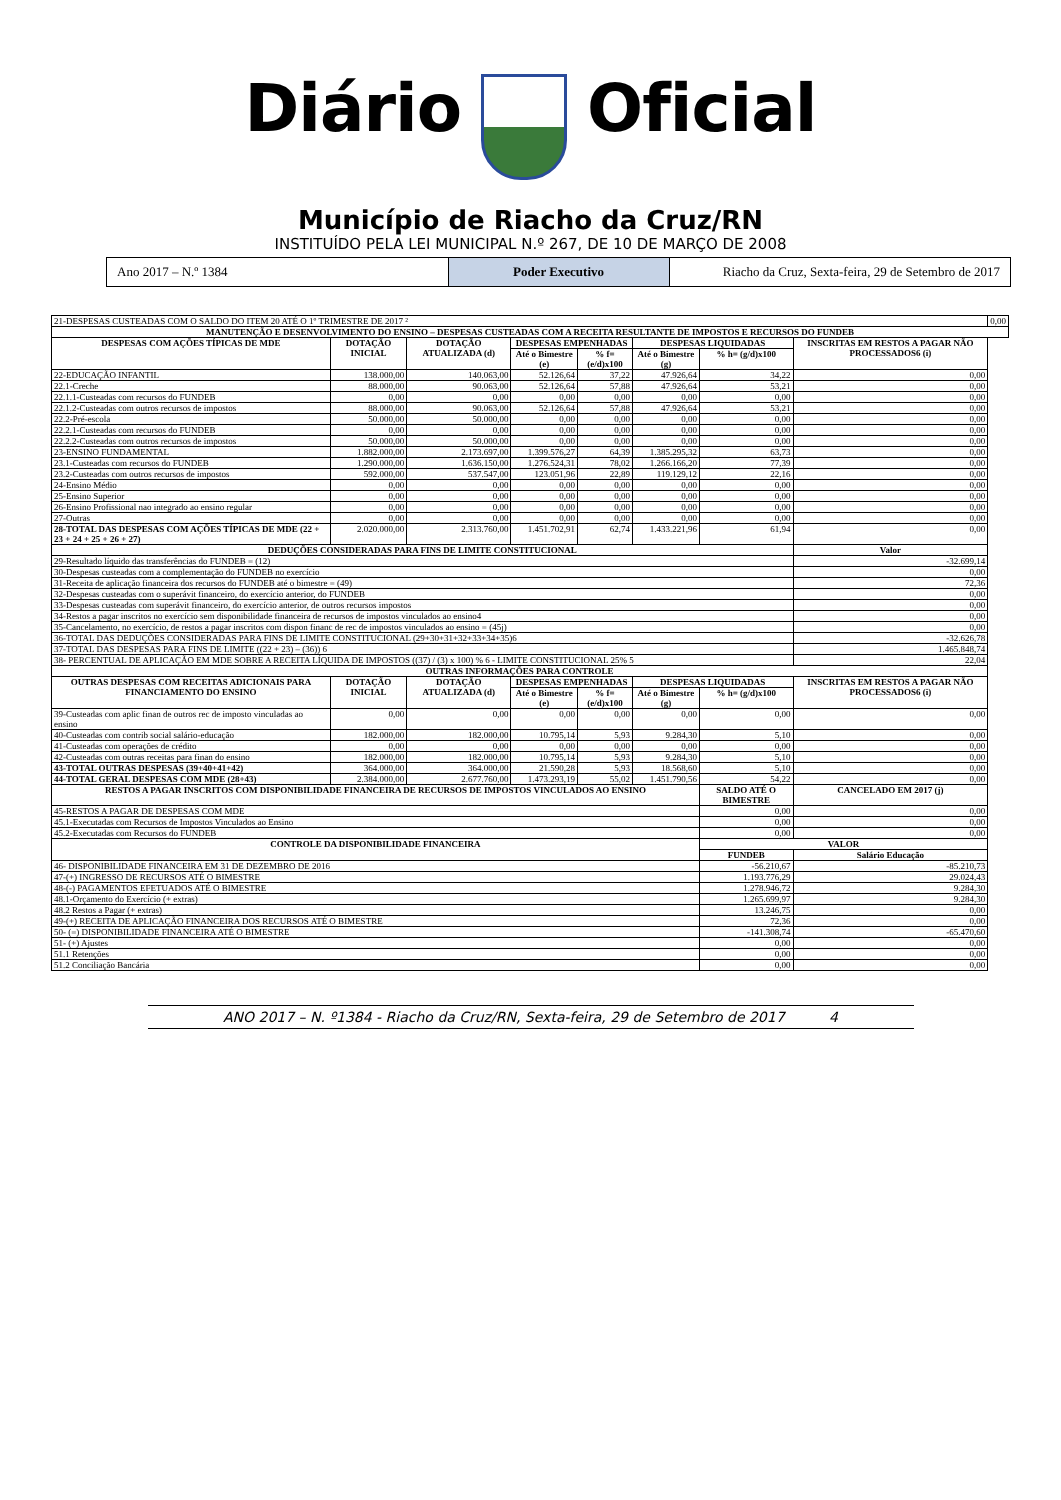Diário Oficial
Município de Riacho da Cruz/RN
INSTITUÍDO PELA LEI MUNICIPAL N.º 267, DE 10 DE MARÇO DE 2008
Ano 2017 – N.º 1384 Poder Executivo Riacho da Cruz, Sexta-feira, 29 de Setembro de 2017
| 21-DESPESAS CUSTEADAS COM O SALDO DO ITEM 20 ATÉ O 1º TRIMESTRE DE 2017 ² | | | | | | | | 0,00 |
| MANUTENÇÃO E DESENVOLVIMENTO DO ENSINO – DESPESAS CUSTEADAS COM A RECEITA RESULTANTE DE IMPOSTOS E RECURSOS DO FUNDEB | | | | | | | | |
| DESPESAS COM AÇÕES TÍPICAS DE MDE | DOTAÇÃO INICIAL | DOTAÇÃO ATUALIZADA (d) | DESPESAS EMPENHADAS | | DESPESAS LIQUIDADAS | | INSCRITAS EM RESTOS A PAGAR NÃO PROCESSADOS6 (i) | |
| | | | Até o Bimestre (e) | % f= (e/d)x100 | Até o Bimestre (g) | % h= (g/d)x100 | | |
| 22-EDUCAÇÃO INFANTIL | 138.000,00 | 140.063,00 | 52.126,64 | 37,22 | 47.926,64 | 34,22 | 0,00 | |
| 22.1-Creche | 88.000,00 | 90.063,00 | 52.126,64 | 57,88 | 47.926,64 | 53,21 | 0,00 | |
| 22.1.1-Custeadas com recursos do FUNDEB | 0,00 | 0,00 | 0,00 | 0,00 | 0,00 | 0,00 | 0,00 | |
| 22.1.2-Custeadas com outros recursos de impostos | 88.000,00 | 90.063,00 | 52.126,64 | 57,88 | 47.926,64 | 53,21 | 0,00 | |
| 22.2-Pré-escola | 50.000,00 | 50.000,00 | 0,00 | 0,00 | 0,00 | 0,00 | 0,00 | |
| 22.2.1-Custeadas com recursos do FUNDEB | 0,00 | 0,00 | 0,00 | 0,00 | 0,00 | 0,00 | 0,00 | |
| 22.2.2-Custeadas com outros recursos de impostos | 50.000,00 | 50.000,00 | 0,00 | 0,00 | 0,00 | 0,00 | 0,00 | |
| 23-ENSINO FUNDAMENTAL | 1.882.000,00 | 2.173.697,00 | 1.399.576,27 | 64,39 | 1.385.295,32 | 63,73 | 0,00 | |
| 23.1-Custeadas com recursos do FUNDEB | 1.290.000,00 | 1.636.150,00 | 1.276.524,31 | 78,02 | 1.266.166,20 | 77,39 | 0,00 | |
| 23.2-Custeadas com outros recursos de impostos | 592.000,00 | 537.547,00 | 123.051,96 | 22,89 | 119.129,12 | 22,16 | 0,00 | |
| 24-Ensino Médio | 0,00 | 0,00 | 0,00 | 0,00 | 0,00 | 0,00 | 0,00 | |
| 25-Ensino Superior | 0,00 | 0,00 | 0,00 | 0,00 | 0,00 | 0,00 | 0,00 | |
| 26-Ensino Profissional nao integrado ao ensino regular | 0,00 | 0,00 | 0,00 | 0,00 | 0,00 | 0,00 | 0,00 | |
| 27-Outras | 0,00 | 0,00 | 0,00 | 0,00 | 0,00 | 0,00 | 0,00 | |
| 28-TOTAL DAS DESPESAS COM AÇÕES TÍPICAS DE MDE (22 + 23 + 24 + 25 + 26 + 27) | 2.020.000,00 | 2.313.760,00 | 1.451.702,91 | 62,74 | 1.433.221,96 | 61,94 | 0,00 | |
| DEDUÇÕES CONSIDERADAS PARA FINS DE LIMITE CONSTITUCIONAL | | | | | | | Valor | |
| 29-Resultado líquido das transferências do FUNDEB = (12) | | | | | | | -32.699,14 | |
| 30-Despesas custeadas com a complementação do FUNDEB no exercício | | | | | | | 0,00 | |
| 31-Receita de aplicação financeira dos recursos do FUNDEB até o bimestre = (49) | | | | | | | 72,36 | |
| 32-Despesas custeadas com o superávit financeiro, do exercício anterior, do FUNDEB | | | | | | | 0,00 | |
| 33-Despesas custeadas com superávit financeiro, do exercício anterior, de outros recursos impostos | | | | | | | 0,00 | |
| 34-Restos a pagar inscritos no exercício sem disponibilidade financeira de recursos de impostos vinculados ao ensino4 | | | | | | | 0,00 | |
| 35-Cancelamento, no exercício, de restos a pagar inscritos com dispon financ de rec de impostos vinculados ao ensino = (45j) | | | | | | | 0,00 | |
| 36-TOTAL DAS DEDUÇÕES CONSIDERADAS PARA FINS DE LIMITE CONSTITUCIONAL (29+30+31+32+33+34+35)6 | | | | | | | -32.626,78 | |
| 37-TOTAL DAS DESPESAS PARA FINS DE LIMITE ((22 + 23) – (36)) 6 | | | | | | | 1.465.848,74 | |
| 38- PERCENTUAL DE APLICAÇÃO EM MDE SOBRE A RECEITA LÍQUIDA DE IMPOSTOS ((37) / (3) x 100) % 6 - LIMITE CONSTITUCIONAL 25% 5 | | | | | | | 22,04 | |
| OUTRAS INFORMAÇÕES PARA CONTROLE | | | | | | | | |
| OUTRAS DESPESAS COM RECEITAS ADICIONAIS PARA FINANCIAMENTO DO ENSINO | DOTAÇÃO INICIAL | DOTAÇÃO ATUALIZADA (d) | DESPESAS EMPENHADAS | | DESPESAS LIQUIDADAS | | INSCRITAS EM RESTOS A PAGAR NÃO PROCESSADOS6 (i) | |
| | | | Até o Bimestre (e) | % f= (e/d)x100 | Até o Bimestre (g) | % h= (g/d)x100 | | |
| 39-Custeadas com aplic finan de outros rec de imposto vinculadas ao ensino | 0,00 | 0,00 | 0,00 | 0,00 | 0,00 | 0,00 | 0,00 | |
| 40-Custeadas com contrib social salário-educação | 182.000,00 | 182.000,00 | 10.795,14 | 5,93 | 9.284,30 | 5,10 | 0,00 | |
| 41-Custeadas com operações de crédito | 0,00 | 0,00 | 0,00 | 0,00 | 0,00 | 0,00 | 0,00 | |
| 42-Custeadas com outras receitas para finan do ensino | 182.000,00 | 182.000,00 | 10.795,14 | 5,93 | 9.284,30 | 5,10 | 0,00 | |
| 43-TOTAL OUTRAS DESPESAS (39+40+41+42) | 364.000,00 | 364.000,00 | 21.590,28 | 5,93 | 18.568,60 | 5,10 | 0,00 | |
| 44-TOTAL GERAL DESPESAS COM MDE (28+43) | 2.384.000,00 | 2.677.760,00 | 1.473.293,19 | 55,02 | 1.451.790,56 | 54,22 | 0,00 | |
| RESTOS A PAGAR INSCRITOS COM DISPONIBILIDADE FINANCEIRA DE RECURSOS DE IMPOSTOS VINCULADOS AO ENSINO | | | | | | SALDO ATÉ O BIMESTRE | CANCELADO EM 2017 (j) | |
| 45-RESTOS A PAGAR DE DESPESAS COM MDE | | | | | | 0,00 | 0,00 | |
| 45.1-Executadas com Recursos de Impostos Vinculados ao Ensino | | | | | | 0,00 | 0,00 | |
| 45.2-Executadas com Recursos do FUNDEB | | | | | | 0,00 | 0,00 | |
| CONTROLE DA DISPONIBILIDADE FINANCEIRA | | | | | | VALOR | | |
| | | | | | | FUNDEB | Salário Educação | |
| 46- DISPONIBILIDADE FINANCEIRA EM 31 DE DEZEMBRO DE 2016 | | | | | | -56.210,67 | -85.210,73 | |
| 47-(+) INGRESSO DE RECURSOS ATÉ O BIMESTRE | | | | | | 1.193.776,29 | 29.024,43 | |
| 48-(-) PAGAMENTOS EFETUADOS ATÉ O BIMESTRE | | | | | | 1.278.946,72 | 9.284,30 | |
| 48.1-Orçamento do Exercício (+ extras) | | | | | | 1.265.699,97 | 9.284,30 | |
| 48.2 Restos a Pagar (+ extras) | | | | | | 13.246,75 | 0,00 | |
| 49-(+) RECEITA DE APLICAÇÃO FINANCEIRA DOS RECURSOS ATÉ O BIMESTRE | | | | | | 72,36 | 0,00 | |
| 50- (=) DISPONIBILIDADE FINANCEIRA ATÉ O BIMESTRE | | | | | | -141.308,74 | -65.470,60 | |
| 51- (+) Ajustes | | | | | | 0,00 | 0,00 | |
| 51.1 Retenções | | | | | | 0,00 | 0,00 | |
| 51.2 Conciliação Bancária | | | | | | 0,00 | 0,00 | |
ANO 2017 – N. º1384 - Riacho da Cruz/RN, Sexta-feira, 29 de Setembro de 2017 4